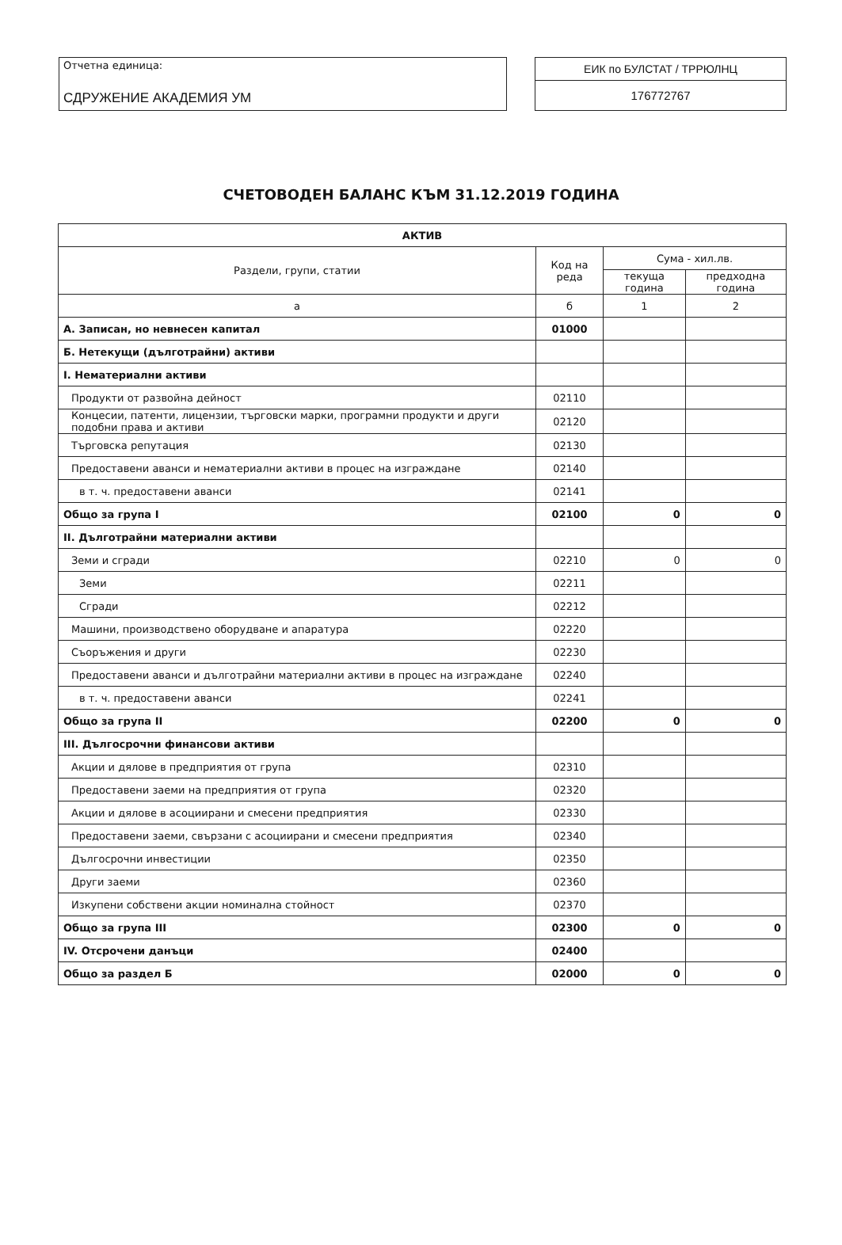Отчетна единица:
СДРУЖЕНИЕ АКАДЕМИЯ УМ
ЕИК по БУЛСТАТ / ТРРЮЛНЦ
176772767
СЧЕТОВОДЕН БАЛАНС КЪМ 31.12.2019 ГОДИНА
| АКТИВ | | | |
| --- | --- | --- | --- |
| Раздели, групи, статии | Код на реда | Сума - хил.лв. | |
| | | текуща година | предходна година |
| а | б | 1 | 2 |
| А. Записан, но невнесен капитал | 01000 | | |
| Б. Нетекущи (дълготрайни) активи | | | |
| I. Нематериални активи | | | |
| Продукти от развойна дейност | 02110 | | |
| Концесии, патенти, лицензии, търговски марки, програмни продукти и други подобни права и активи | 02120 | | |
| Търговска репутация | 02130 | | |
| Предоставени аванси и нематериални активи в процес на изграждане | 02140 | | |
| в т. ч. предоставени аванси | 02141 | | |
| Общо за група I | 02100 | 0 | 0 |
| II. Дълготрайни материални активи | | | |
| Земи и сгради | 02210 | 0 | 0 |
| Земи | 02211 | | |
| Сгради | 02212 | | |
| Машини, производствено оборудване и апаратура | 02220 | | |
| Съоръжения и други | 02230 | | |
| Предоставени аванси и дълготрайни материални активи в процес на изграждане | 02240 | | |
| в т. ч. предоставени аванси | 02241 | | |
| Общо за група II | 02200 | 0 | 0 |
| III. Дългосрочни финансови активи | | | |
| Акции и дялове в предприятия от група | 02310 | | |
| Предоставени заеми на предприятия от група | 02320 | | |
| Акции и дялове в асоциирани и смесени предприятия | 02330 | | |
| Предоставени заеми, свързани с асоциирани и смесени предприятия | 02340 | | |
| Дългосрочни инвестиции | 02350 | | |
| Други заеми | 02360 | | |
| Изкупени собствени акции номинална стойност | 02370 | | |
| Общо за група III | 02300 | 0 | 0 |
| IV. Отсрочени данъци | 02400 | | |
| Общо за раздел Б | 02000 | 0 | 0 |